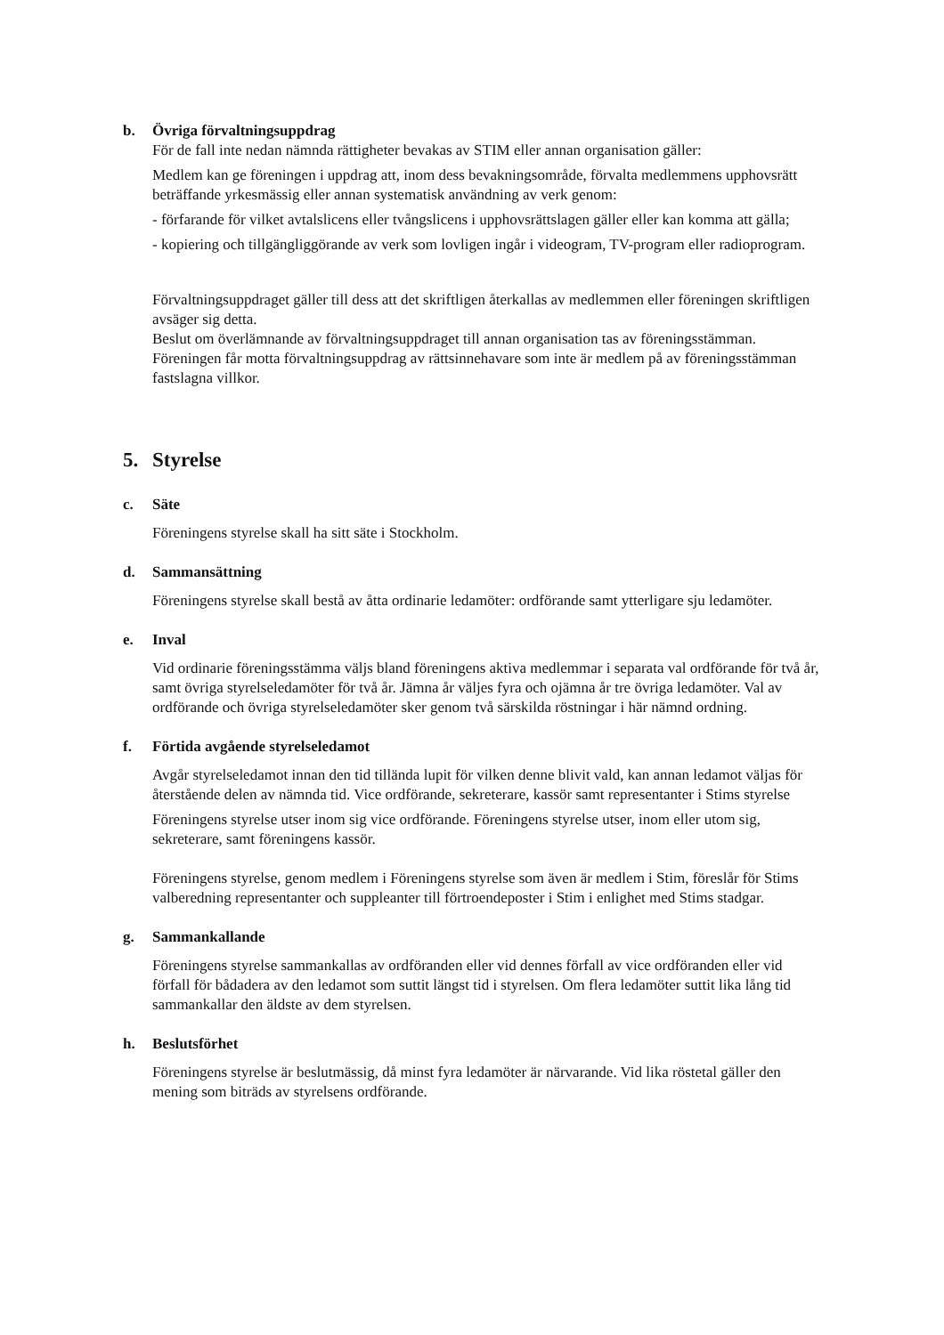b. Övriga förvaltningsuppdrag
För de fall inte nedan nämnda rättigheter bevakas av STIM eller annan organisation gäller:
Medlem kan ge föreningen i uppdrag att, inom dess bevakningsområde, förvalta medlemmens upphovsrätt beträffande yrkesmässig eller annan systematisk användning av verk genom:
- förfarande för vilket avtalslicens eller tvångslicens i upphovsrättslagen gäller eller kan komma att gälla;
- kopiering och tillgängliggörande av verk som lovligen ingår i videogram, TV-program eller radioprogram.
Förvaltningsuppdraget gäller till dess att det skriftligen återkallas av medlemmen eller föreningen skriftligen avsäger sig detta.
Beslut om överlämnande av förvaltningsuppdraget till annan organisation tas av föreningsstämman.
Föreningen får motta förvaltningsuppdrag av rättsinnehavare som inte är medlem på av föreningsstämman fastslagna villkor.
5. Styrelse
c. Säte
Föreningens styrelse skall ha sitt säte i Stockholm.
d. Sammansättning
Föreningens styrelse skall bestå av åtta ordinarie ledamöter: ordförande samt ytterligare sju ledamöter.
e. Inval
Vid ordinarie föreningsstämma väljs bland föreningens aktiva medlemmar i separata val ordförande för två år, samt övriga styrelseledamöter för två år. Jämna år väljes fyra och ojämna år tre övriga ledamöter. Val av ordförande och övriga styrelseledamöter sker genom två särskilda röstningar i här nämnd ordning.
f. Förtida avgående styrelseledamot
Avgår styrelseledamot innan den tid tillända lupit för vilken denne blivit vald, kan annan ledamot väljas för återstående delen av nämnda tid. Vice ordförande, sekreterare, kassör samt representanter i Stims styrelse
Föreningens styrelse utser inom sig vice ordförande. Föreningens styrelse utser, inom eller utom sig, sekreterare, samt föreningens kassör.
Föreningens styrelse, genom medlem i Föreningens styrelse som även är medlem i Stim, föreslår för Stims valberedning representanter och suppleanter till förtroendeposter i Stim i enlighet med Stims stadgar.
g. Sammankallande
Föreningens styrelse sammankallas av ordföranden eller vid dennes förfall av vice ordföranden eller vid förfall för bådadera av den ledamot som suttit längst tid i styrelsen. Om flera ledamöter suttit lika lång tid sammankallar den äldste av dem styrelsen.
h. Beslutsförhet
Föreningens styrelse är beslutmässig, då minst fyra ledamöter är närvarande. Vid lika röstetal gäller den mening som biträds av styrelsens ordförande.